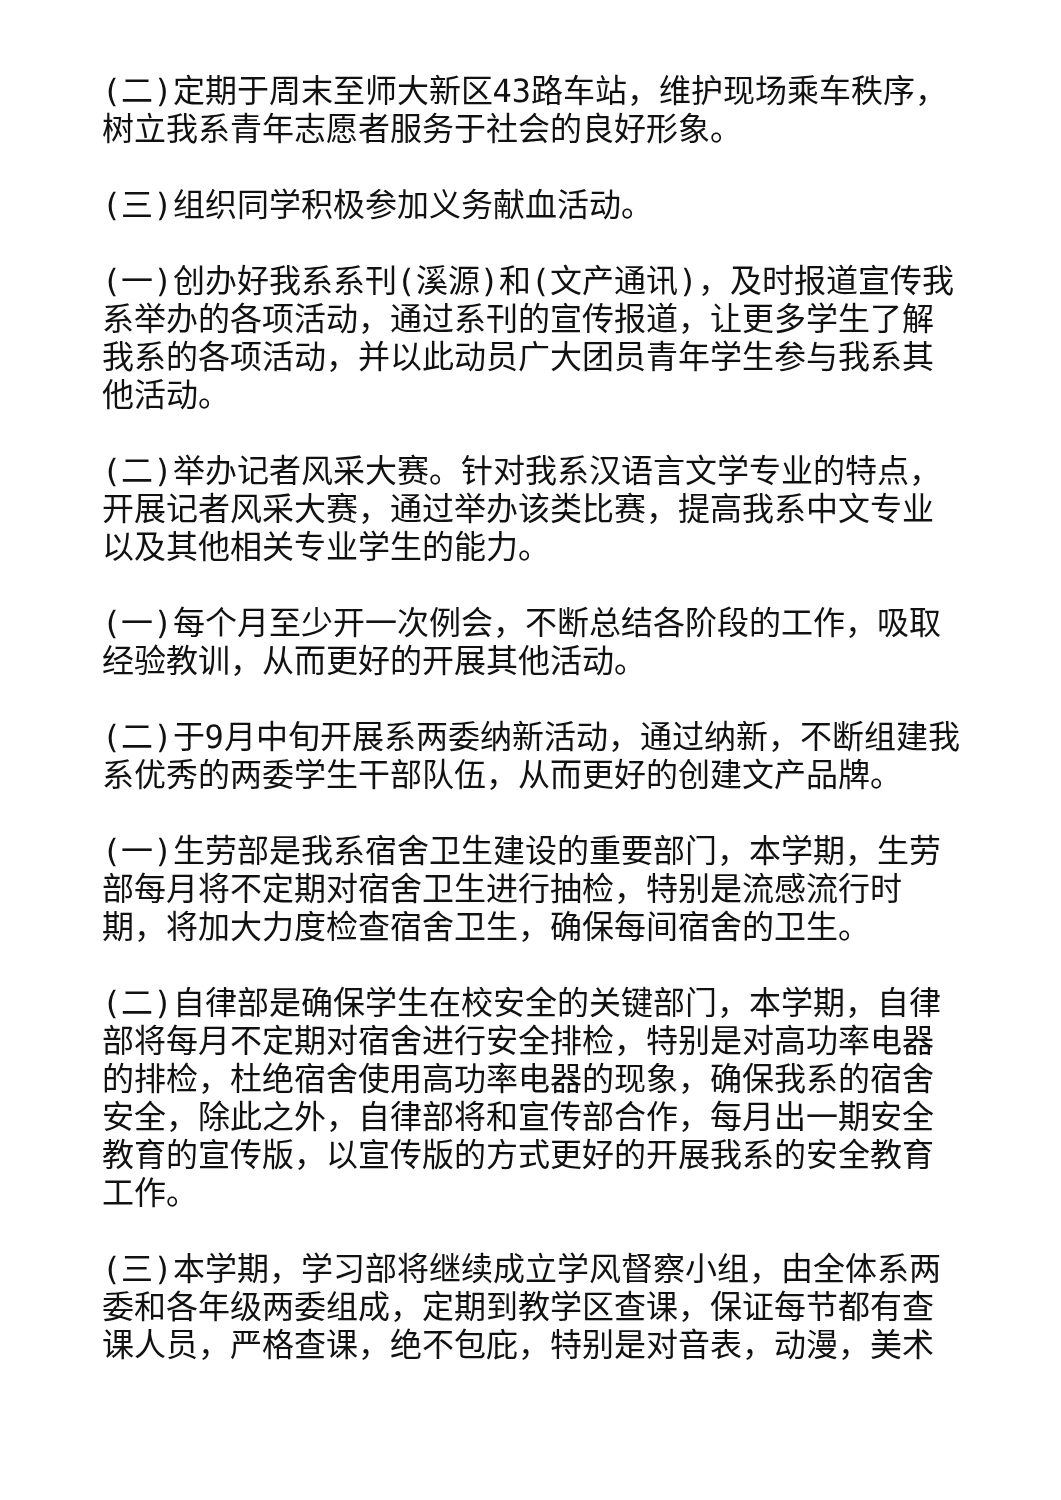(二)定期于周末至师大新区43路车站，维护现场乘车秩序，树立我系青年志愿者服务于社会的良好形象。
(三)组织同学积极参加义务献血活动。
(一)创办好我系系刊(溪源)和(文产通讯)，及时报道宣传我系举办的各项活动，通过系刊的宣传报道，让更多学生了解我系的各项活动，并以此动员广大团员青年学生参与我系其他活动。
(二)举办记者风采大赛。针对我系汉语言文学专业的特点，开展记者风采大赛，通过举办该类比赛，提高我系中文专业以及其他相关专业学生的能力。
(一)每个月至少开一次例会，不断总结各阶段的工作，吸取经验教训，从而更好的开展其他活动。
(二)于9月中旬开展系两委纳新活动，通过纳新，不断组建我系优秀的两委学生干部队伍，从而更好的创建文产品牌。
(一)生劳部是我系宿舍卫生建设的重要部门，本学期，生劳部每月将不定期对宿舍卫生进行抽检，特别是流感流行时期，将加大力度检查宿舍卫生，确保每间宿舍的卫生。
(二)自律部是确保学生在校安全的关键部门，本学期，自律部将每月不定期对宿舍进行安全排检，特别是对高功率电器的排检，杜绝宿舍使用高功率电器的现象，确保我系的宿舍安全，除此之外，自律部将和宣传部合作，每月出一期安全教育的宣传版，以宣传版的方式更好的开展我系的安全教育工作。
(三)本学期，学习部将继续成立学风督察小组，由全体系两委和各年级两委组成，定期到教学区查课，保证每节都有查课人员，严格查课，绝不包庇，特别是对音表，动漫，美术